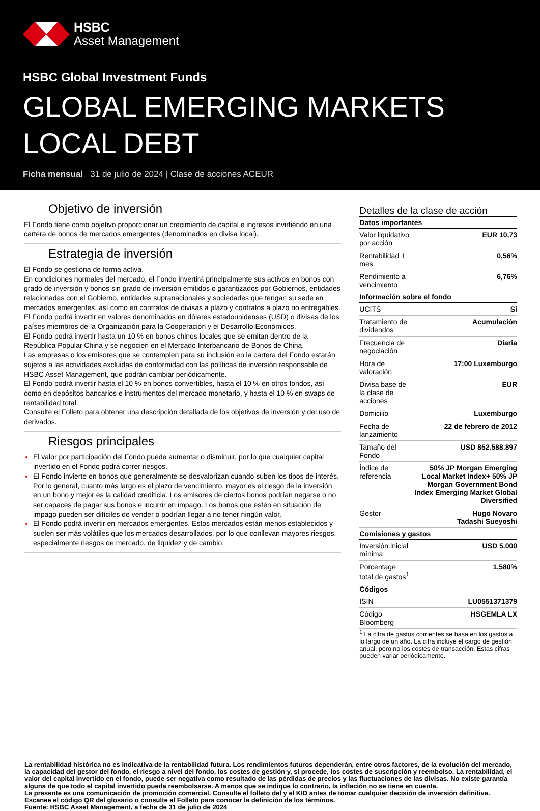HSBC
Asset Management
HSBC Global Investment Funds
GLOBAL EMERGING MARKETS
LOCAL DEBT
Ficha mensual 31 de julio de 2024 | Clase de acciones ACEUR
Objetivo de inversión
El Fondo tiene como objetivo proporcionar un crecimiento de capital e ingresos invirtiendo en una cartera de bonos de mercados emergentes (denominados en divisa local).
Estrategia de inversión
El Fondo se gestiona de forma activa.
En condiciones normales del mercado, el Fondo invertirá principalmente sus activos en bonos con grado de inversión y bonos sin grado de inversión emitidos o garantizados por Gobiernos, entidades relacionadas con el Gobierno, entidades supranacionales y sociedades que tengan su sede en mercados emergentes, así como en contratos de divisas a plazo y contratos a plazo no entregables. El Fondo podrá invertir en valores denominados en dólares estadounidenses (USD) o divisas de los países miembros de la Organización para la Cooperación y el Desarrollo Económicos.
El Fondo podrá invertir hasta un 10 % en bonos chinos locales que se emitan dentro de la República Popular China y se negocien en el Mercado Interbancario de Bonos de China.
Las empresas o los emisores que se contemplen para su inclusión en la cartera del Fondo estarán sujetos a las actividades excluidas de conformidad con las políticas de inversión responsable de HSBC Asset Management, que podrán cambiar periódicamente.
El Fondo podrá invertir hasta el 10 % en bonos convertibles, hasta el 10 % en otros fondos, así como en depósitos bancarios e instrumentos del mercado monetario, y hasta el 10 % en swaps de rentabilidad total.
Consulte el Folleto para obtener una descripción detallada de los objetivos de inversión y del uso de derivados.
Riesgos principales
El valor por participación del Fondo puede aumentar o disminuir, por lo que cualquier capital invertido en el Fondo podrá correr riesgos.
El Fondo invierte en bonos que generalmente se desvalorizan cuando suben los tipos de interés. Por lo general, cuanto más largo es el plazo de vencimiento, mayor es el riesgo de la inversión en un bono y mejor es la calidad crediticia. Los emisores de ciertos bonos podrían negarse o no ser capaces de pagar sus bonos e incurrir en impago. Los bonos que estén en situación de impago pueden ser difíciles de vender o podrían llegar a no tener ningún valor.
El Fondo podrá invertir en mercados emergentes. Estos mercados están menos establecidos y suelen ser más volátiles que los mercados desarrollados, por lo que conllevan mayores riesgos, especialmente riesgos de mercado, de liquidez y de cambio.
Detalles de la clase de acción
| Datos importantes | |
| --- | --- |
| Valor liquidativo por acción | EUR 10,73 |
| Rentabilidad 1 mes | 0,56% |
| Rendimiento a vencimiento | 6,76% |
| Información sobre el fondo | |
| UCITS | Sí |
| Tratamiento de dividendos | Acumulación |
| Frecuencia de negociación | Diaria |
| Hora de valoración | 17:00 Luxemburgo |
| Divisa base de la clase de acciones | EUR |
| Domicilio | Luxemburgo |
| Fecha de lanzamiento | 22 de febrero de 2012 |
| Tamaño del Fondo | USD 852.588.897 |
| Índice de referencia | 50% JP Morgan Emerging Local Market Index+ 50% JP Morgan Government Bond Index Emerging Market Global Diversified |
| Gestor | Hugo Novaro Tadashi Sueyoshi |
| Comisiones y gastos | |
| Inversión inicial mínima | USD 5.000 |
| Porcentage total de gastos<sup>1</sup> | 1,580% |
| Códigos | |
| ISIN | LU0551371379 |
| Código Bloomberg | HSGEMLA LX |
<sup>1</sup> La cifra de gastos corrientes se basa en los gastos a lo largo de un año. La cifra incluye el cargo de gestión anual, pero no los costes de transacción. Estas cifras pueden variar periódicamente.
La rentabilidad histórica no es indicativa de la rentabilidad futura. Los rendimientos futuros dependerán, entre otros factores, de la evolución del mercado, la capacidad del gestor del fondo, el riesgo a nivel del fondo, los costes de gestión y, si procede, los costes de suscripción y reembolso. La rentabilidad, el valor del capital invertido en el fondo, puede ser negativa como resultado de las pérdidas de precios y las fluctuaciones de las divisas. No existe garantía alguna de que todo el capital invertido pueda reembolsarse. A menos que se indique lo contrario, la inflación no se tiene en cuenta.
La presente es una comunicación de promoción comercial. Consulte el folleto del y el KID antes de tomar cualquier decisión de inversión definitiva.
Escanee el código QR del glosario o consulte el Folleto para conocer la definición de los términos.
Fuente: HSBC Asset Management, a fecha de 31 de julio de 2024